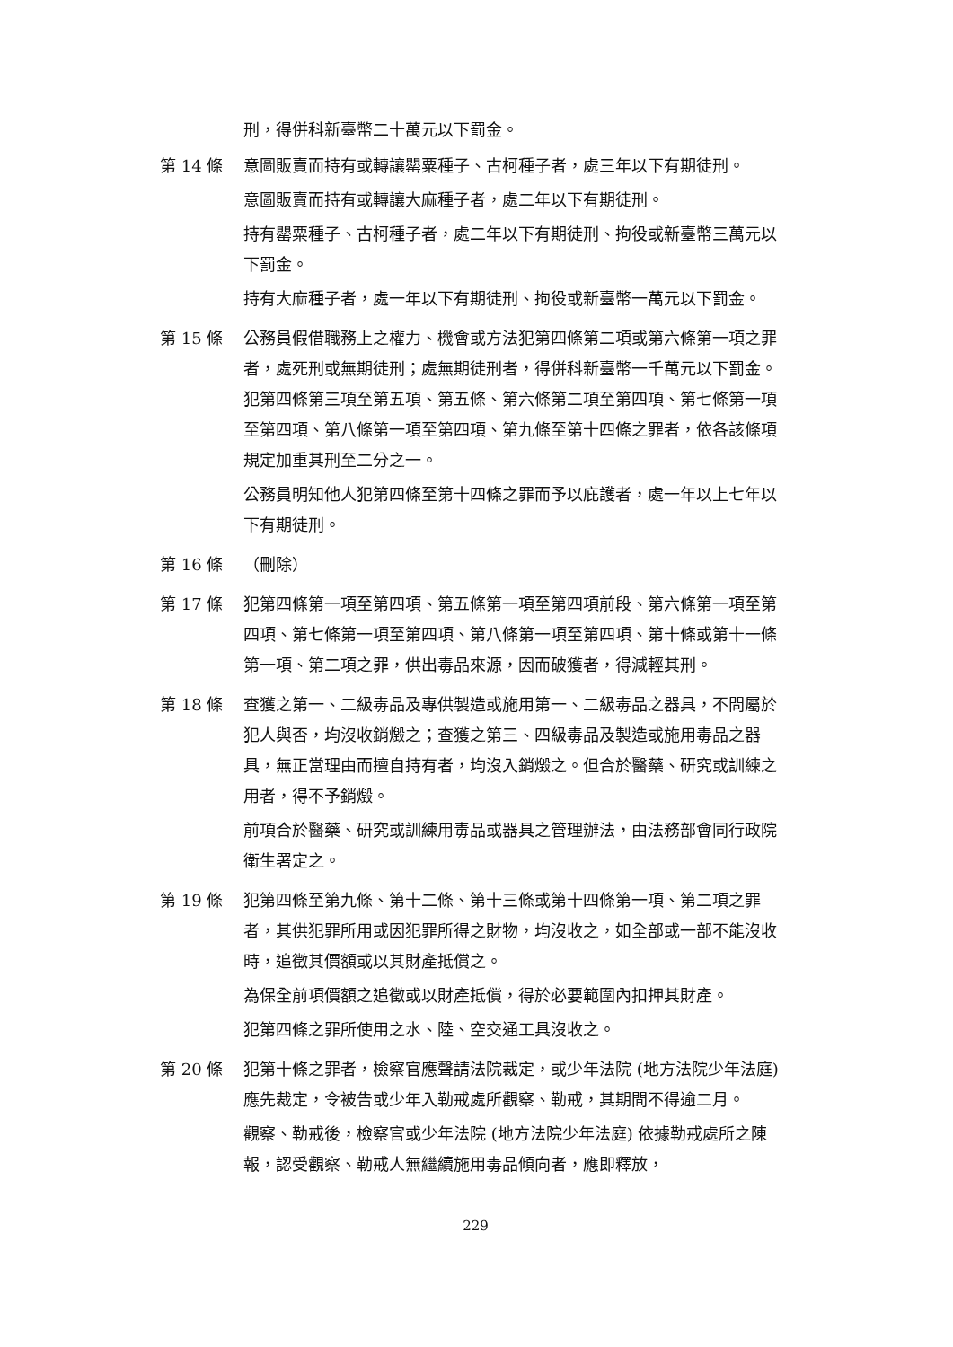刑，得併科新臺幣二十萬元以下罰金。
第 14 條 意圖販賣而持有或轉讓罌粟種子、古柯種子者，處三年以下有期徒刑。
意圖販賣而持有或轉讓大麻種子者，處二年以下有期徒刑。
持有罌粟種子、古柯種子者，處二年以下有期徒刑、拘役或新臺幣三萬元以下罰金。
持有大麻種子者，處一年以下有期徒刑、拘役或新臺幣一萬元以下罰金。
第 15 條 公務員假借職務上之權力、機會或方法犯第四條第二項或第六條第一項之罪者，處死刑或無期徒刑；處無期徒刑者，得併科新臺幣一千萬元以下罰金。犯第四條第三項至第五項、第五條、第六條第二項至第四項、第七條第一項至第四項、第八條第一項至第四項、第九條至第十四條之罪者，依各該條項規定加重其刑至二分之一。
公務員明知他人犯第四條至第十四條之罪而予以庇護者，處一年以上七年以下有期徒刑。
第 16 條 （刪除）
第 17 條 犯第四條第一項至第四項、第五條第一項至第四項前段、第六條第一項至第四項、第七條第一項至第四項、第八條第一項至第四項、第十條或第十一條第一項、第二項之罪，供出毒品來源，因而破獲者，得減輕其刑。
第 18 條 查獲之第一、二級毒品及專供製造或施用第一、二級毒品之器具，不問屬於犯人與否，均沒收銷燬之；查獲之第三、四級毒品及製造或施用毒品之器具，無正當理由而擅自持有者，均沒入銷燬之。但合於醫藥、研究或訓練之用者，得不予銷燬。
前項合於醫藥、研究或訓練用毒品或器具之管理辦法，由法務部會同行政院衛生署定之。
第 19 條 犯第四條至第九條、第十二條、第十三條或第十四條第一項、第二項之罪者，其供犯罪所用或因犯罪所得之財物，均沒收之，如全部或一部不能沒收時，追徵其價額或以其財產抵償之。
為保全前項價額之追徵或以財產抵償，得於必要範圍內扣押其財產。
犯第四條之罪所使用之水、陸、空交通工具沒收之。
第 20 條 犯第十條之罪者，檢察官應聲請法院裁定，或少年法院 (地方法院少年法庭) 應先裁定，令被告或少年入勒戒處所觀察、勒戒，其期間不得逾二月。
觀察、勒戒後，檢察官或少年法院 (地方法院少年法庭) 依據勒戒處所之陳報，認受觀察、勒戒人無繼續施用毒品傾向者，應即釋放，
229